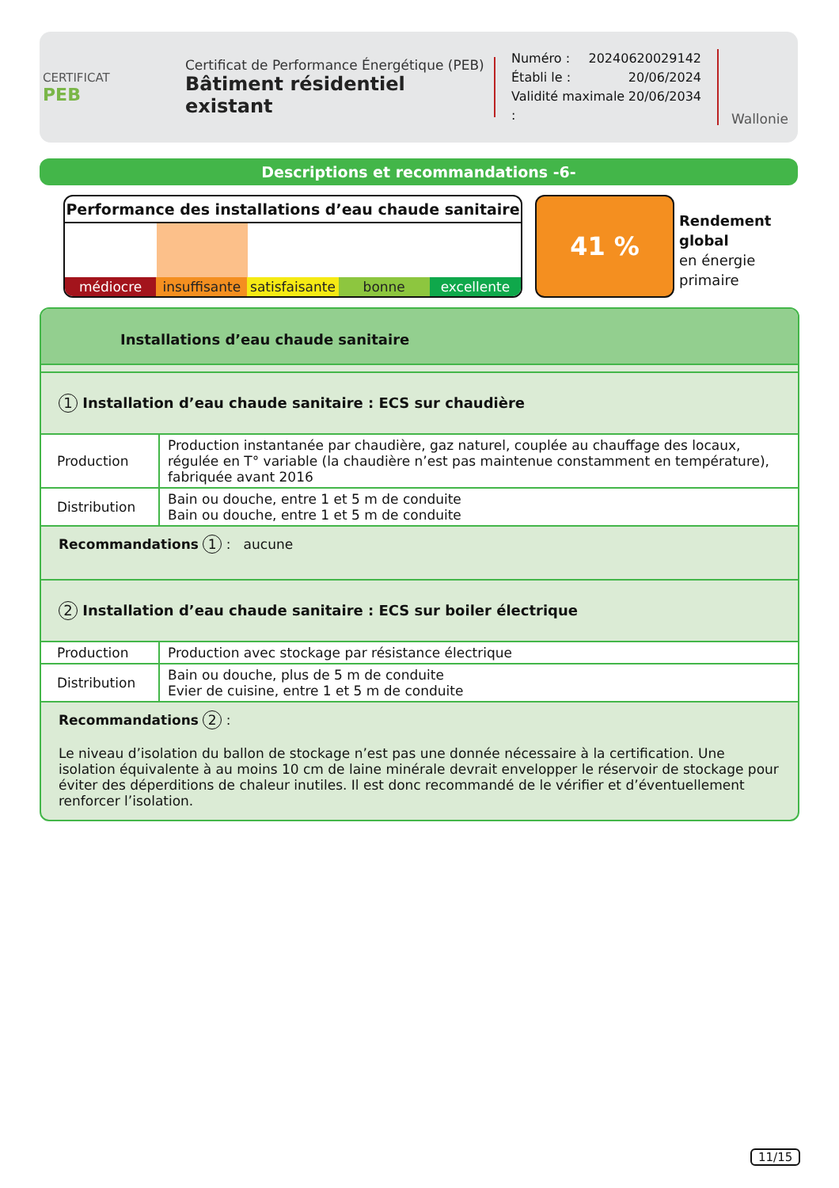CERTIFICAT
PEB
Certificat de Performance Énergétique (PEB)
Bâtiment résidentiel existant
Numéro : 20240620029142
Établi le : 20/06/2024
Validité maximale : 20/06/2034
Wallonie
Descriptions et recommandations -6-
Performance des installations d’eau chaude sanitaire
médiocre insuffisante satisfaisante bonne excellente
41 %
Rendement
global
en énergie
primaire
Installations d’eau chaude sanitaire
1 Installation d’eau chaude sanitaire : ECS sur chaudière
| Production | Production instantanée par chaudière, gaz naturel, couplée au chauffage des locaux, régulée en T° variable (la chaudière n’est pas maintenue constamment en température), fabriquée avant 2016 |
| Distribution | Bain ou douche, entre 1 et 5 m de conduite Bain ou douche, entre 1 et 5 m de conduite |
Recommandations 1 : aucune
2 Installation d’eau chaude sanitaire : ECS sur boiler électrique
| Production | Production avec stockage par résistance électrique |
| Distribution | Bain ou douche, plus de 5 m de conduite Evier de cuisine, entre 1 et 5 m de conduite |
Recommandations 2 :
Le niveau d’isolation du ballon de stockage n’est pas une donnée nécessaire à la certification. Une isolation équivalente à au moins 10 cm de laine minérale devrait envelopper le réservoir de stockage pour éviter des déperditions de chaleur inutiles. Il est donc recommandé de le vérifier et d’éventuellement renforcer l’isolation.
11/15